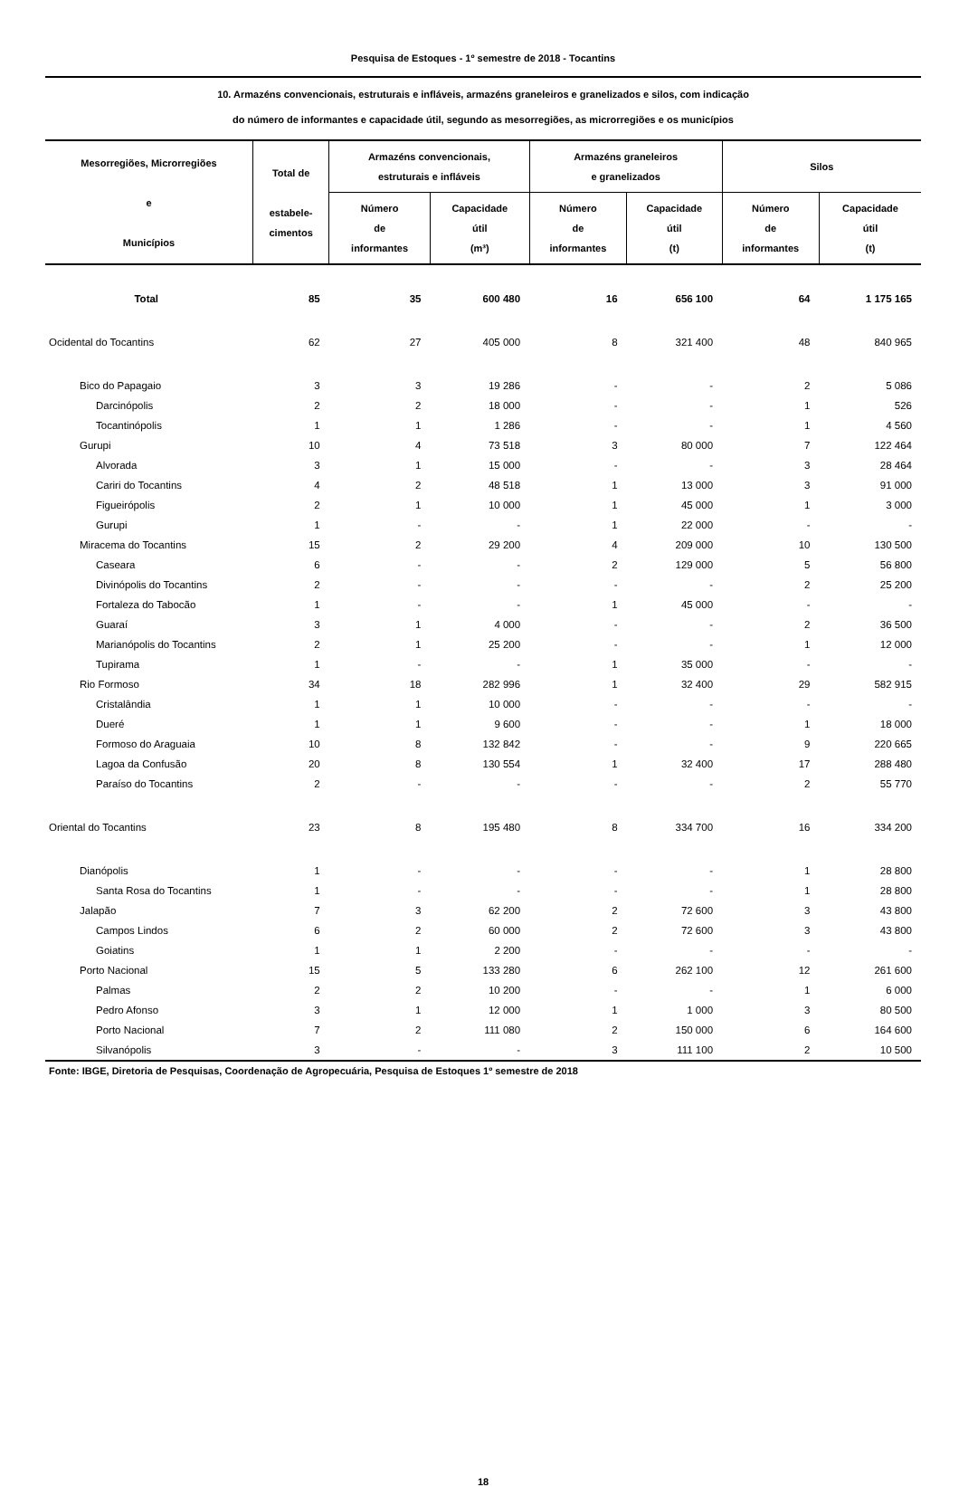Pesquisa de Estoques - 1º semestre de 2018 - Tocantins
10. Armazéns convencionais, estruturais e infláveis, armazéns graneleiros e granelizados e silos, com indicação
do número de informantes e capacidade útil, segundo as mesorregiões, as microrregiões e os municípios
| Mesorregiões, Microrregiões e Municípios | Total de estabele- cimentos | Armazéns convencionais, estruturais e infláveis | | Armazéns graneleiros e granelizados | | Silos | |
| --- | --- | --- | --- | --- | --- | --- | --- |
| | | Número de informantes | Capacidade útil (m³) | Número de informantes | Capacidade útil (t) | Número de informantes | Capacidade útil (t) |
| Total | 85 | 35 | 600 480 | 16 | 656 100 | 64 | 1 175 165 |
| Ocidental do Tocantins | 62 | 27 | 405 000 | 8 | 321 400 | 48 | 840 965 |
| Bico do Papagaio | 3 | 3 | 19 286 | - | - | 2 | 5 086 |
| Darcinópolis | 2 | 2 | 18 000 | - | - | 1 | 526 |
| Tocantinópolis | 1 | 1 | 1 286 | - | - | 1 | 4 560 |
| Gurupi | 10 | 4 | 73 518 | 3 | 80 000 | 7 | 122 464 |
| Alvorada | 3 | 1 | 15 000 | - | - | 3 | 28 464 |
| Cariri do Tocantins | 4 | 2 | 48 518 | 1 | 13 000 | 3 | 91 000 |
| Figueirópolis | 2 | 1 | 10 000 | 1 | 45 000 | 1 | 3 000 |
| Gurupi | 1 | - | - | 1 | 22 000 | - | - |
| Miracema do Tocantins | 15 | 2 | 29 200 | 4 | 209 000 | 10 | 130 500 |
| Caseara | 6 | - | - | 2 | 129 000 | 5 | 56 800 |
| Divinópolis do Tocantins | 2 | - | - | - | - | 2 | 25 200 |
| Fortaleza do Tabocão | 1 | - | - | 1 | 45 000 | - | - |
| Guaraí | 3 | 1 | 4 000 | - | - | 2 | 36 500 |
| Marianópolis do Tocantins | 2 | 1 | 25 200 | - | - | 1 | 12 000 |
| Tupirama | 1 | - | - | 1 | 35 000 | - | - |
| Rio Formoso | 34 | 18 | 282 996 | 1 | 32 400 | 29 | 582 915 |
| Cristalândia | 1 | 1 | 10 000 | - | - | - | - |
| Dueré | 1 | 1 | 9 600 | - | - | 1 | 18 000 |
| Formoso do Araguaia | 10 | 8 | 132 842 | - | - | 9 | 220 665 |
| Lagoa da Confusão | 20 | 8 | 130 554 | 1 | 32 400 | 17 | 288 480 |
| Paraíso do Tocantins | 2 | - | - | - | - | 2 | 55 770 |
| Oriental do Tocantins | 23 | 8 | 195 480 | 8 | 334 700 | 16 | 334 200 |
| Dianópolis | 1 | - | - | - | - | 1 | 28 800 |
| Santa Rosa do Tocantins | 1 | - | - | - | - | 1 | 28 800 |
| Jalapão | 7 | 3 | 62 200 | 2 | 72 600 | 3 | 43 800 |
| Campos Lindos | 6 | 2 | 60 000 | 2 | 72 600 | 3 | 43 800 |
| Goiatins | 1 | 1 | 2 200 | - | - | - | - |
| Porto Nacional | 15 | 5 | 133 280 | 6 | 262 100 | 12 | 261 600 |
| Palmas | 2 | 2 | 10 200 | - | - | 1 | 6 000 |
| Pedro Afonso | 3 | 1 | 12 000 | 1 | 1 000 | 3 | 80 500 |
| Porto Nacional | 7 | 2 | 111 080 | 2 | 150 000 | 6 | 164 600 |
| Silvanópolis | 3 | - | - | 3 | 111 100 | 2 | 10 500 |
Fonte: IBGE, Diretoria de Pesquisas, Coordenação de Agropecuária, Pesquisa de Estoques 1º semestre de 2018
18